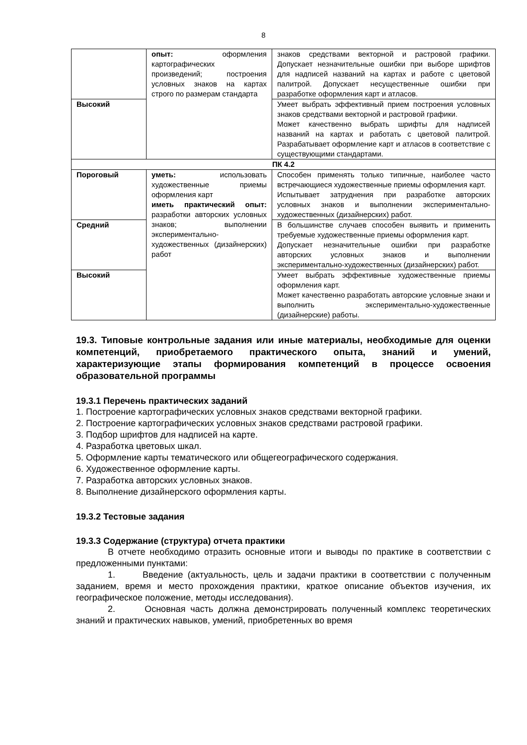8
| | опыт: оформления картографических произведений; построения условных знаков на картах строго по размерам стандарта | знаков средствами векторной и растровой графики. Допускает незначительные ошибки при выборе шрифтов для надписей названий на картах и работе с цветовой палитрой. Допускает несущественные ошибки при разработке оформления карт и атласов. |
| Высокий | | Умеет выбрать эффективный прием построения условных знаков средствами векторной и растровой графики. Может качественно выбрать шрифты для надписей названий на картах и работать с цветовой палитрой. Разрабатывает оформление карт и атласов в соответствие с существующими стандартами. |
| ПК 4.2 | | |
| Пороговый | уметь: использовать художественные приемы оформления карт иметь практический опыт: разработки авторских условных знаков; выполнении экспериментально-художественных (дизайнерских) работ | Способен применять только типичные, наиболее часто встречающиеся художественные приемы оформления карт. Испытывает затруднения при разработке авторских условных знаков и выполнении экспериментально-художественных (дизайнерских) работ. |
| Средний | | В большинстве случаев способен выявить и применить требуемые художественные приемы оформления карт. Допускает незначительные ошибки при разработке авторских условных знаков и выполнении экспериментально-художественных (дизайнерских) работ. |
| Высокий | | Умеет выбрать эффективные художественные приемы оформления карт. Может качественно разработать авторские условные знаки и выполнить экспериментально-художественные (дизайнерские) работы. |
19.3. Типовые контрольные задания или иные материалы, необходимые для оценки компетенций, приобретаемого практического опыта, знаний и умений, характеризующие этапы формирования компетенций в процессе освоения образовательной программы
19.3.1 Перечень практических заданий
1. Построение картографических условных знаков средствами векторной графики.
2. Построение картографических условных знаков средствами растровой графики.
3. Подбор шрифтов для надписей на карте.
4. Разработка цветовых шкал.
5. Оформление карты тематического или общегеографического содержания.
6. Художественное оформление карты.
7. Разработка авторских условных знаков.
8. Выполнение дизайнерского оформления карты.
19.3.2 Тестовые задания
19.3.3 Содержание (структура) отчета практики
В отчете необходимо отразить основные итоги и выводы по практике в соответствии с предложенными пунктами:
1. Введение (актуальность, цель и задачи практики в соответствии с полученным заданием, время и место прохождения практики, краткое описание объектов изучения, их географическое положение, методы исследования).
2. Основная часть должна демонстрировать полученный комплекс теоретических знаний и практических навыков, умений, приобретенных во время